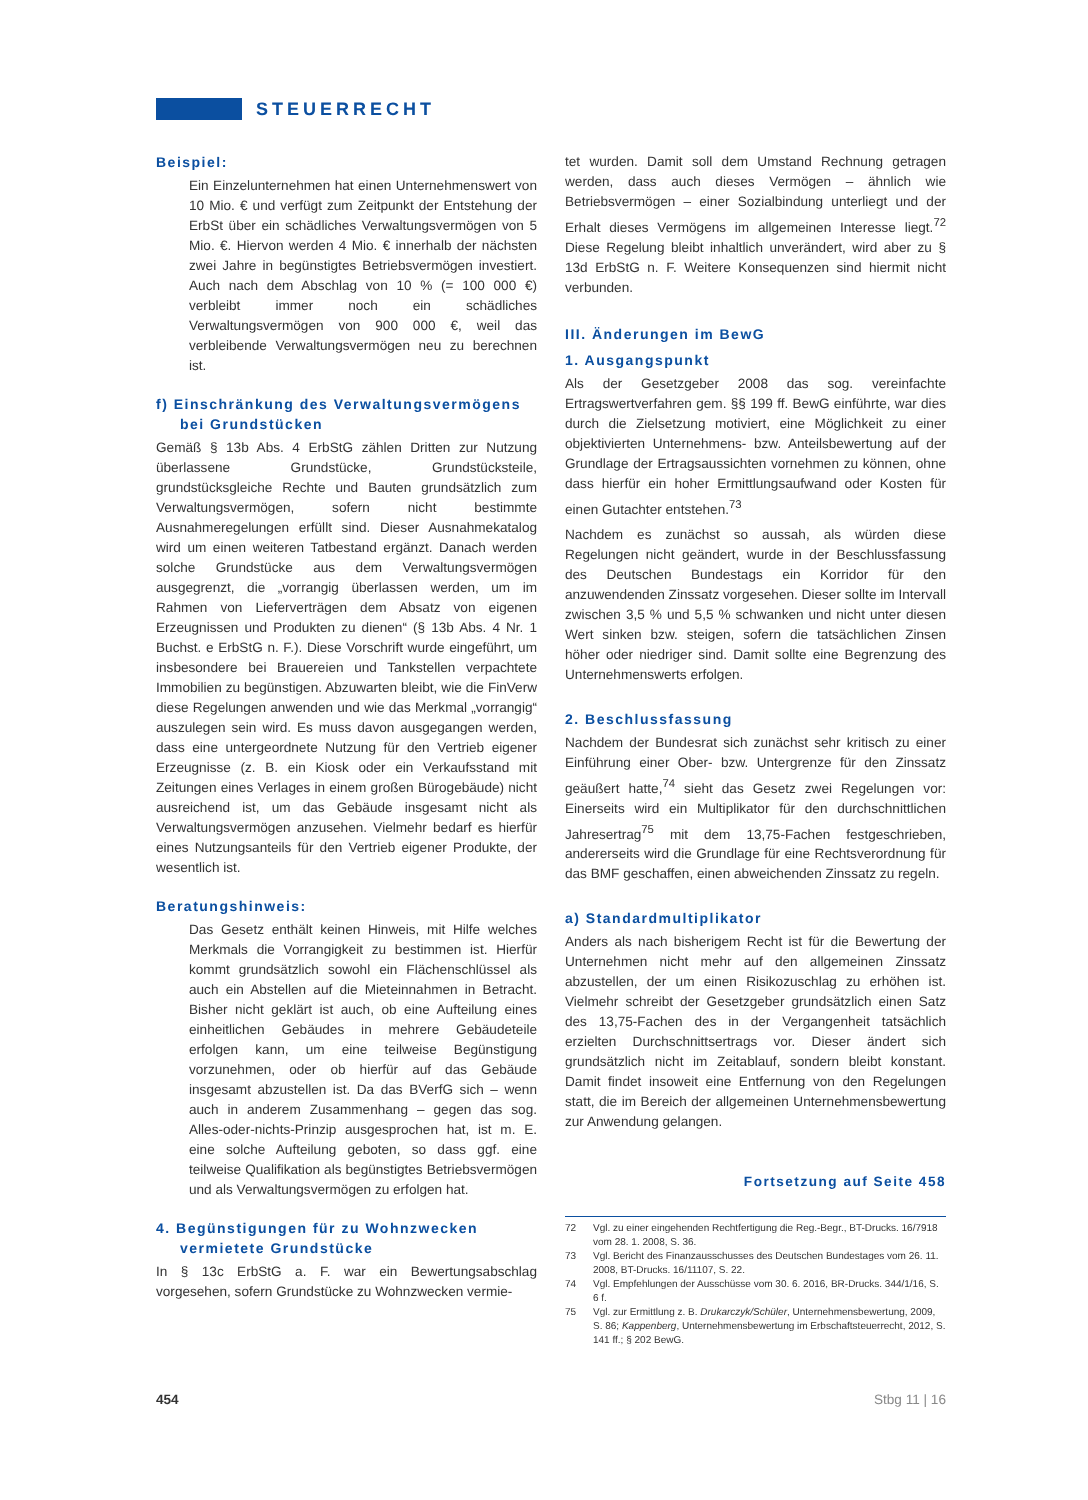STEUERRECHT
Beispiel:
Ein Einzelunternehmen hat einen Unternehmenswert von 10 Mio. € und verfügt zum Zeitpunkt der Entstehung der ErbSt über ein schädliches Verwaltungsvermögen von 5 Mio. €. Hiervon werden 4 Mio. € innerhalb der nächsten zwei Jahre in begünstigtes Betriebsvermögen investiert. Auch nach dem Abschlag von 10 % (= 100 000 €) verbleibt immer noch ein schädliches Verwaltungsvermögen von 900 000 €, weil das verbleibende Verwaltungsvermögen neu zu berechnen ist.
f) Einschränkung des Verwaltungsvermögens bei Grundstücken
Gemäß § 13b Abs. 4 ErbStG zählen Dritten zur Nutzung überlassene Grundstücke, Grundstücksteile, grundstücksgleiche Rechte und Bauten grundsätzlich zum Verwaltungsvermögen, sofern nicht bestimmte Ausnahmeregelungen erfüllt sind. Dieser Ausnahmekatalog wird um einen weiteren Tatbestand ergänzt. Danach werden solche Grundstücke aus dem Verwaltungsvermögen ausgegrenzt, die „vorrangig überlassen werden, um im Rahmen von Lieferverträgen dem Absatz von eigenen Erzeugnissen und Produkten zu dienen“ (§ 13b Abs. 4 Nr. 1 Buchst. e ErbStG n. F.). Diese Vorschrift wurde eingeführt, um insbesondere bei Brauereien und Tankstellen verpachtete Immobilien zu begünstigen. Abzuwarten bleibt, wie die FinVerw diese Regelungen anwenden und wie das Merkmal „vorrangig“ auszulegen sein wird. Es muss davon ausgegangen werden, dass eine untergeordnete Nutzung für den Vertrieb eigener Erzeugnisse (z. B. ein Kiosk oder ein Verkaufsstand mit Zeitungen eines Verlages in einem großen Bürogebäude) nicht ausreichend ist, um das Gebäude insgesamt nicht als Verwaltungsvermögen anzusehen. Vielmehr bedarf es hierfür eines Nutzungsanteils für den Vertrieb eigener Produkte, der wesentlich ist.
Beratungshinweis:
Das Gesetz enthält keinen Hinweis, mit Hilfe welches Merkmals die Vorrangigkeit zu bestimmen ist. Hierfür kommt grundsätzlich sowohl ein Flächenschlüssel als auch ein Abstellen auf die Mieteinnahmen in Betracht. Bisher nicht geklärt ist auch, ob eine Aufteilung eines einheitlichen Gebäudes in mehrere Gebäudeteile erfolgen kann, um eine teilweise Begünstigung vorzunehmen, oder ob hierfür auf das Gebäude insgesamt abzustellen ist. Da das BVerfG sich – wenn auch in anderem Zusammenhang – gegen das sog. Alles-oder-nichts-Prinzip ausgesprochen hat, ist m. E. eine solche Aufteilung geboten, so dass ggf. eine teilweise Qualifikation als begünstigtes Betriebsvermögen und als Verwaltungsvermögen zu erfolgen hat.
4. Begünstigungen für zu Wohnzwecken vermietete Grundstücke
In § 13c ErbStG a. F. war ein Bewertungsabschlag vorgesehen, sofern Grundstücke zu Wohnzwecken vermie-
tet wurden. Damit soll dem Umstand Rechnung getragen werden, dass auch dieses Vermögen – ähnlich wie Betriebsvermögen – einer Sozialbindung unterliegt und der Erhalt dieses Vermögens im allgemeinen Interesse liegt.<sup>72</sup> Diese Regelung bleibt inhaltlich unverändert, wird aber zu § 13d ErbStG n. F. Weitere Konsequenzen sind hiermit nicht verbunden.
III. Änderungen im BewG
1. Ausgangspunkt
Als der Gesetzgeber 2008 das sog. vereinfachte Ertragswertverfahren gem. §§ 199 ff. BewG einführte, war dies durch die Zielsetzung motiviert, eine Möglichkeit zu einer objektivierten Unternehmens- bzw. Anteilsbewertung auf der Grundlage der Ertragsaussichten vornehmen zu können, ohne dass hierfür ein hoher Ermittlungsaufwand oder Kosten für einen Gutachter entstehen.<sup>73</sup>
Nachdem es zunächst so aussah, als würden diese Regelungen nicht geändert, wurde in der Beschlussfassung des Deutschen Bundestags ein Korridor für den anzuwendenden Zinssatz vorgesehen. Dieser sollte im Intervall zwischen 3,5 % und 5,5 % schwanken und nicht unter diesen Wert sinken bzw. steigen, sofern die tatsächlichen Zinsen höher oder niedriger sind. Damit sollte eine Begrenzung des Unternehmenswerts erfolgen.
2. Beschlussfassung
Nachdem der Bundesrat sich zunächst sehr kritisch zu einer Einführung einer Ober- bzw. Untergrenze für den Zinssatz geäußert hatte,<sup>74</sup> sieht das Gesetz zwei Regelungen vor: Einerseits wird ein Multiplikator für den durchschnittlichen Jahresertrag<sup>75</sup> mit dem 13,75-Fachen festgeschrieben, andererseits wird die Grundlage für eine Rechtsverordnung für das BMF geschaffen, einen abweichenden Zinssatz zu regeln.
a) Standardmultiplikator
Anders als nach bisherigem Recht ist für die Bewertung der Unternehmen nicht mehr auf den allgemeinen Zinssatz abzustellen, der um einen Risikozuschlag zu erhöhen ist. Vielmehr schreibt der Gesetzgeber grundsätzlich einen Satz des 13,75-Fachen des in der Vergangenheit tatsächlich erzielten Durchschnittsertrags vor. Dieser ändert sich grundsätzlich nicht im Zeitablauf, sondern bleibt konstant. Damit findet insoweit eine Entfernung von den Regelungen statt, die im Bereich der allgemeinen Unternehmensbewertung zur Anwendung gelangen.
Fortsetzung auf Seite 458
72 Vgl. zu einer eingehenden Rechtfertigung die Reg.-Begr., BT-Drucks. 16/7918 vom 28. 1. 2008, S. 36.
73 Vgl. Bericht des Finanzausschusses des Deutschen Bundestages vom 26. 11. 2008, BT-Drucks. 16/11107, S. 22.
74 Vgl. Empfehlungen der Ausschüsse vom 30. 6. 2016, BR-Drucks. 344/1/16, S. 6 f.
75 Vgl. zur Ermittlung z. B. Drukarczyk/Schüler, Unternehmensbewertung, 2009, S. 86; Kappenberg, Unternehmensbewertung im Erbschaftsteuerrecht, 2012, S. 141 ff.; § 202 BewG.
454 Stbg 11 | 16